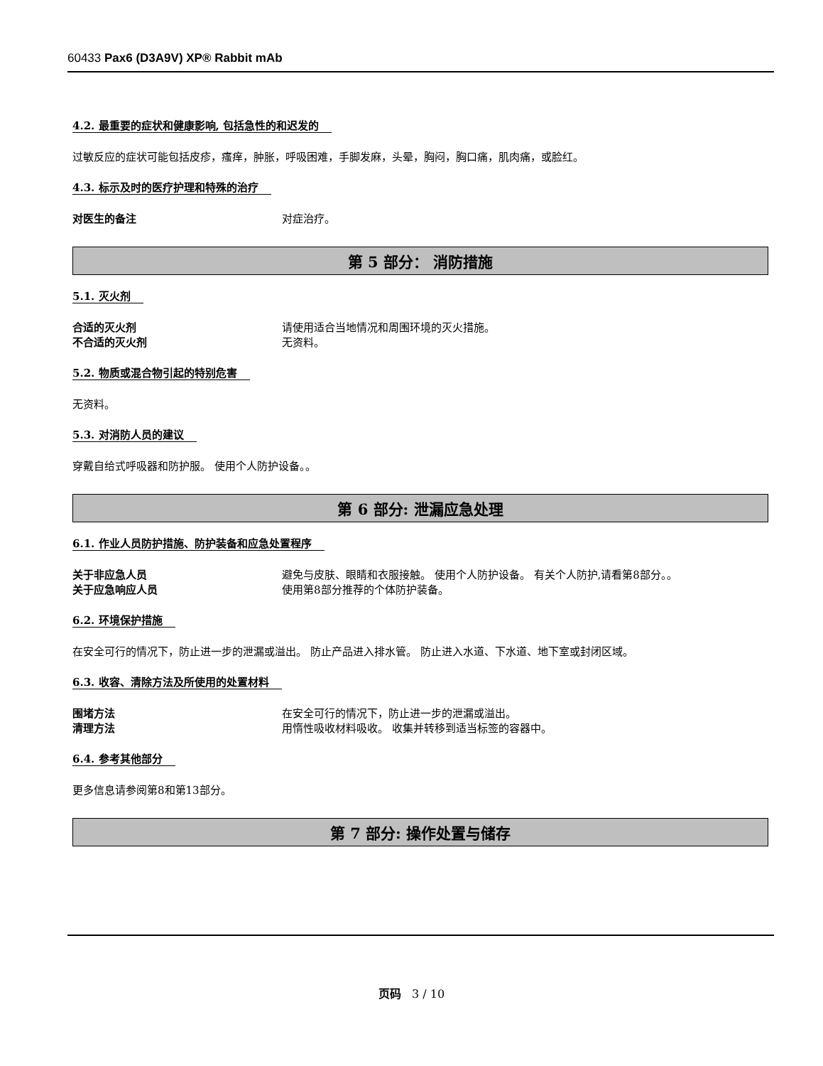60433 Pax6 (D3A9V) XP® Rabbit mAb
4.2. 最重要的症状和健康影响, 包括急性的和迟发的
过敏反应的症状可能包括皮疹，瘙痒，肿胀，呼吸困难，手脚发麻，头晕，胸闷，胸口痛，肌肉痛，或脸红。
4.3. 标示及时的医疗护理和特殊的治疗
对医生的备注 对症治疗。
第 5 部分： 消防措施
5.1. 灭火剂
合适的灭火剂 请使用适合当地情况和周围环境的灭火措施。
不合适的灭火剂 无资料。
5.2. 物质或混合物引起的特别危害
无资料。
5.3. 对消防人员的建议
穿戴自给式呼吸器和防护服。 使用个人防护设备。。
第 6 部分: 泄漏应急处理
6.1. 作业人员防护措施、防护装备和应急处置程序
关于非应急人员 避免与皮肤、眼睛和衣服接触。 使用个人防护设备。 有关个人防护,请看第8部分。。
关于应急响应人员 使用第8部分推荐的个体防护装备。
6.2. 环境保护措施
在安全可行的情况下，防止进一步的泄漏或溢出。 防止产品进入排水管。 防止进入水道、下水道、地下室或封闭区域。
6.3. 收容、清除方法及所使用的处置材料
围堵方法 在安全可行的情况下，防止进一步的泄漏或溢出。
清理方法 用惰性吸收材料吸收。 收集并转移到适当标签的容器中。
6.4. 参考其他部分
更多信息请参阅第8和第13部分。
第 7 部分: 操作处置与储存
页码 3 / 10